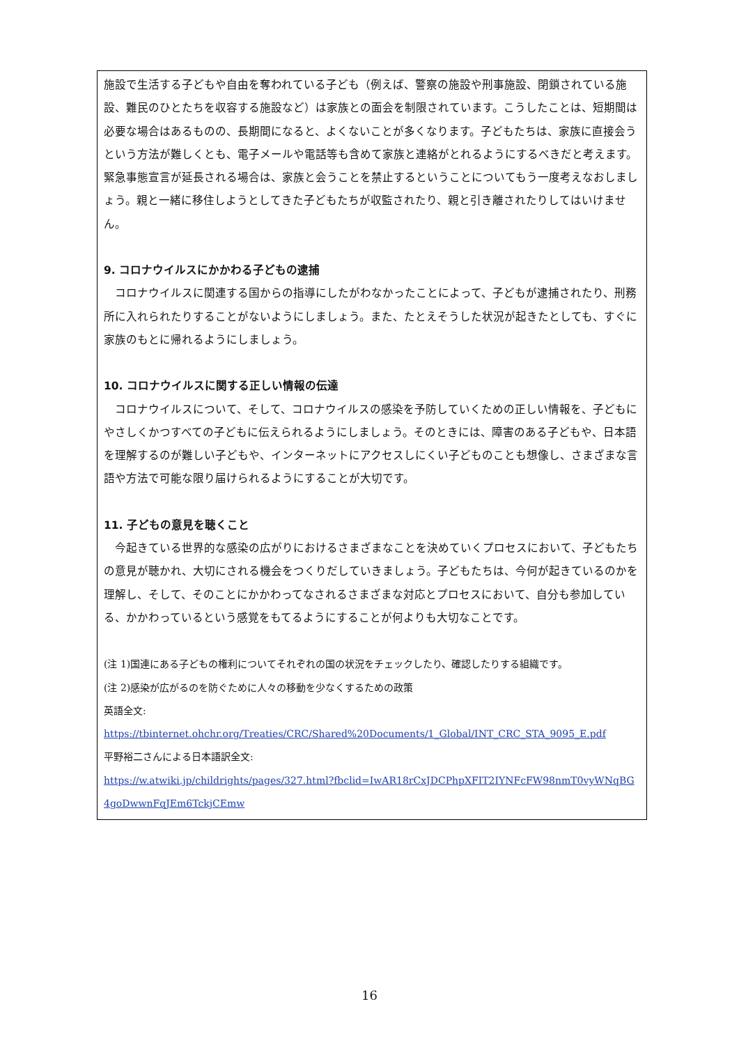施設で生活する子どもや自由を奪われている子ども（例えば、警察の施設や刑事施設、閉鎖されている施設、難民のひとたちを収容する施設など）は家族との面会を制限されています。こうしたことは、短期間は必要な場合はあるものの、長期間になると、よくないことが多くなります。子どもたちは、家族に直接会うという方法が難しくとも、電子メールや電話等も含めて家族と連絡がとれるようにするべきだと考えます。緊急事態宣言が延長される場合は、家族と会うことを禁止するということについてもう一度考えなおしましょう。親と一緒に移住しようとしてきた子どもたちが収監されたり、親と引き離されたりしてはいけません。
9. コロナウイルスにかかわる子どもの逮捕
コロナウイルスに関連する国からの指導にしたがわなかったことによって、子どもが逮捕されたり、刑務所に入れられたりすることがないようにしましょう。また、たとえそうした状況が起きたとしても、すぐに家族のもとに帰れるようにしましょう。
10. コロナウイルスに関する正しい情報の伝達
コロナウイルスについて、そして、コロナウイルスの感染を予防していくための正しい情報を、子どもにやさしくかつすべての子どもに伝えられるようにしましょう。そのときには、障害のある子どもや、日本語を理解するのが難しい子どもや、インターネットにアクセスしにくい子どものことも想像し、さまざまな言語や方法で可能な限り届けられるようにすることが大切です。
11. 子どもの意見を聴くこと
今起きている世界的な感染の広がりにおけるさまざまなことを決めていくプロセスにおいて、子どもたちの意見が聴かれ、大切にされる機会をつくりだしていきましょう。子どもたちは、今何が起きているのかを理解し、そして、そのことにかかわってなされるさまざまな対応とプロセスにおいて、自分も参加している、かかわっているという感覚をもてるようにすることが何よりも大切なことです。
(注 1)国連にある子どもの権利についてそれぞれの国の状況をチェックしたり、確認したりする組織です。
(注 2)感染が広がるのを防ぐために人々の移動を少なくするための政策
英語全文:
https://tbinternet.ohchr.org/Treaties/CRC/Shared%20Documents/1_Global/INT_CRC_STA_9095_E.pdf
平野裕二さんによる日本語訳全文:
https://w.atwiki.jp/childrights/pages/327.html?fbclid=IwAR18rCxJDCPhpXFIT2IYNFcFW98nmT0vyWNqBG4goDwwnFqJEm6TckjCEmw
16